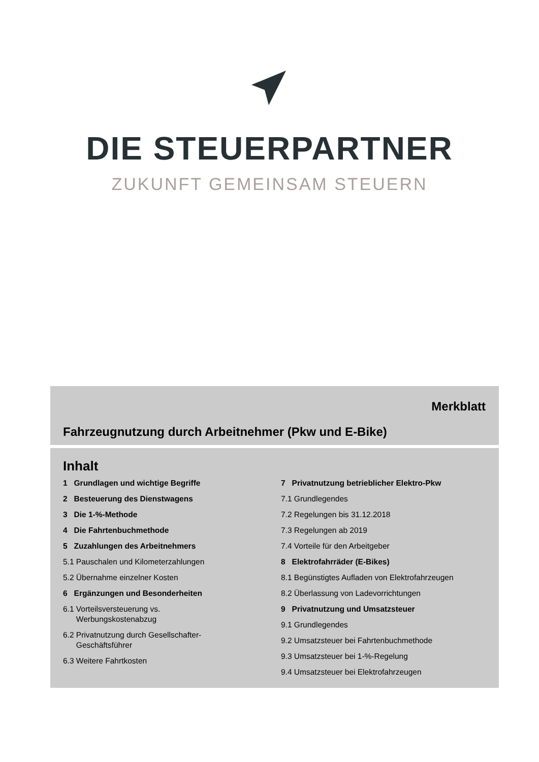DIE STEUERPARTNER
ZUKUNFT GEMEINSAM STEUERN
Merkblatt
Fahrzeugnutzung durch Arbeitnehmer (Pkw und E-Bike)
Inhalt
1 Grundlagen und wichtige Begriffe
2 Besteuerung des Dienstwagens
3 Die 1-%-Methode
4 Die Fahrtenbuchmethode
5 Zuzahlungen des Arbeitnehmers
5.1 Pauschalen und Kilometerzahlungen
5.2 Übernahme einzelner Kosten
6 Ergänzungen und Besonderheiten
6.1 Vorteilsversteuerung vs.
Werbungskostenabzug
6.2 Privatnutzung durch Gesellschafter-
Geschäftsführer
6.3 Weitere Fahrtkosten
7 Privatnutzung betrieblicher Elektro-Pkw
7.1 Grundlegendes
7.2 Regelungen bis 31.12.2018
7.3 Regelungen ab 2019
7.4 Vorteile für den Arbeitgeber
8 Elektrofahrräder (E-Bikes)
8.1 Begünstigtes Aufladen von Elektrofahrzeugen
8.2 Überlassung von Ladevorrichtungen
9 Privatnutzung und Umsatzsteuer
9.1 Grundlegendes
9.2 Umsatzsteuer bei Fahrtenbuchmethode
9.3 Umsatzsteuer bei 1-%-Regelung
9.4 Umsatzsteuer bei Elektrofahrzeugen